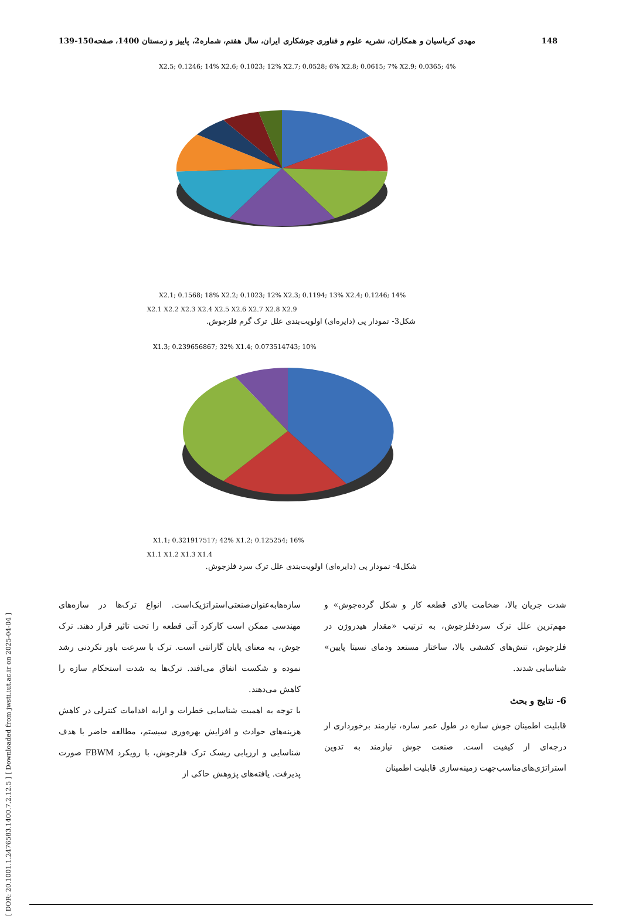[ DOR: 20.1001.1.2476583.1400.7.2.12.5 ] [ Downloaded from jwsti.iut.ac.ir on 2025-04-04 ]
148 مهدی کرباسیان و همکاران، نشریه علوم و فناوری جوشکاری ایران، سال هفتم، شماره2، پاییز و زمستان 1400، صفحه150-139
X2.1; 0.1568; 18% X2.2; 0.1023; 12% X2.3; 0.1194; 13% X2.4; 0.1246; 14%
X2.5; 0.1246; 14% X2.6; 0.1023; 12% X2.7; 0.0528; 6% X2.8; 0.0615; 7% X2.9; 0.0365; 4%
X2.1 X2.2 X2.3 X2.4 X2.5 X2.6 X2.7 X2.8 X2.9
شکل3- نمودار پی (دایره‌ای) اولویت‌بندی علل ترک گرم فلزجوش.
X1.3; 0.239656867; 32% X1.4; 0.073514743; 10%
X1.1; 0.321917517; 42% X1.2; 0.125254; 16%
X1.1 X1.2 X1.3 X1.4
شکل4- نمودار پی (دایره‌ای) اولویت‌بندی علل ترک سرد فلزجوش.
شدت جریان بالا، ضخامت بالای قطعه کار و شکل گرده‌جوش» و مهم‌ترین علل ترک سردفلزجوش، به ترتیب «مقدار هیدروژن در فلزجوش، تنش‌های کششی بالا، ساختار مستعد ودمای نسبتا پایین» شناسایی شدند.
6- نتایج و بحث
قابلیت اطمینان جوش سازه در طول عمر سازه، نیازمند برخورداری از درجه‌ای از کیفیت است. صنعت جوش نیازمند به تدوین استراتژی‌های‌مناسب‌جهت زمینه‌سازی قابلیت اطمینان
سازه‌ها‌به‌عنوان‌صنعتی‌استراتژیک‌است. انواع ترک‌ها در سازه‌های مهندسی ممکن است کارکرد آتی قطعه را تحت تاثیر قرار دهند. ترک جوش، به معنای پایان گارانتی است. ترک با سرعت باور نکردنی رشد نموده و شکست اتفاق می‌افتد. ترک‌ها به شدت استحکام سازه را کاهش می‌دهند.
با توجه به اهمیت شناسایی خطرات و ارایه اقدامات کنترلی در کاهش هزینه‌های حوادث و افزایش بهره‌وری سیستم، مطالعه حاضر با هدف شناسایی و ارزیابی ریسک ترک فلزجوش، با رویکرد FBWM صورت پذیرفت. یافته‌های پژوهش حاکی از